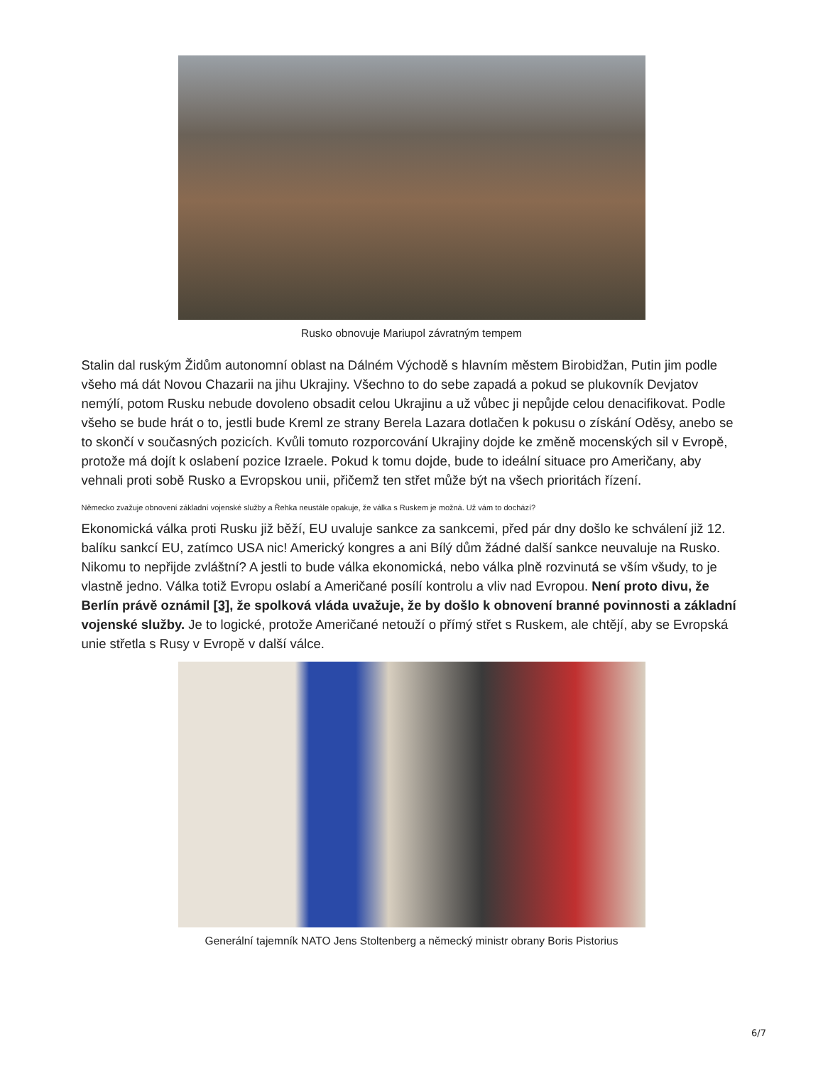Rusko obnovuje Mariupol závratným tempem
Stalin dal ruským Židům autonomní oblast na Dálném Východě s hlavním městem Birobidžan, Putin jim podle všeho má dát Novou Chazarii na jihu Ukrajiny. Všechno to do sebe zapadá a pokud se plukovník Devjatov nemýlí, potom Rusku nebude dovoleno obsadit celou Ukrajinu a už vůbec ji nepůjde celou denacifikovat. Podle všeho se bude hrát o to, jestli bude Kreml ze strany Berela Lazara dotlačen k pokusu o získání Oděsy, anebo se to skončí v současných pozicích. Kvůli tomuto rozporcování Ukrajiny dojde ke změně mocenských sil v Evropě, protože má dojít k oslabení pozice Izraele. Pokud k tomu dojde, bude to ideální situace pro Američany, aby vehnali proti sobě Rusko a Evropskou unii, přičemž ten střet může být na všech prioritách řízení.
Německo zvažuje obnovení základní vojenské služby a Řehka neustále opakuje, že válka s Ruskem je možná. Už vám to dochází?
Ekonomická válka proti Rusku již běží, EU uvaluje sankce za sankcemi, před pár dny došlo ke schválení již 12. balíku sankcí EU, zatímco USA nic! Americký kongres a ani Bílý dům žádné další sankce neuvaluje na Rusko. Nikomu to nepřijde zvláštní? A jestli to bude válka ekonomická, nebo válka plně rozvinutá se vším všudy, to je vlastně jedno. Válka totiž Evropu oslabí a Američané posílí kontrolu a vliv nad Evropou. Není proto divu, že Berlín právě oznámil [3], že spolková vláda uvažuje, že by došlo k obnovení branné povinnosti a základní vojenské služby. Je to logické, protože Američané netouží o přímý střet s Ruskem, ale chtějí, aby se Evropská unie střetla s Rusy v Evropě v další válce.
Generální tajemník NATO Jens Stoltenberg a německý ministr obrany Boris Pistorius
6/7